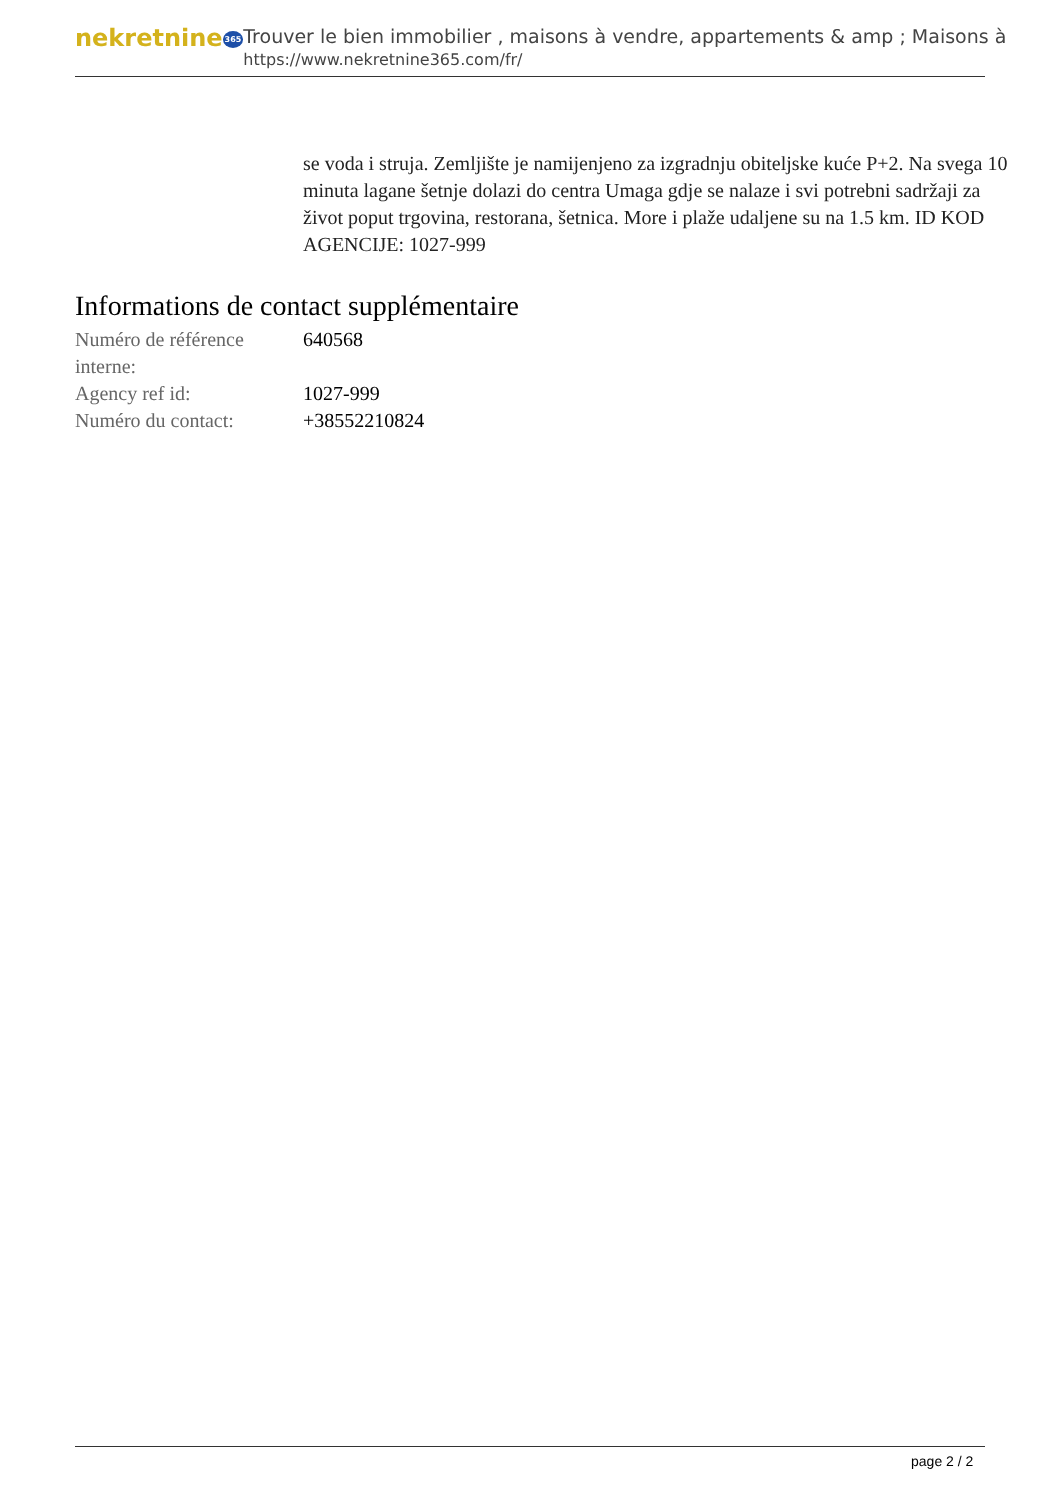nekretnine365
Trouver le bien immobilier , maisons à vendre, appartements & amp ; Maisons à
https://www.nekretnine365.com/fr/
se voda i struja. Zemljište je namijenjeno za izgradnju obiteljske kuće P+2. Na svega 10 minuta lagane šetnje dolazi do centra Umaga gdje se nalaze i svi potrebni sadržaji za život poput trgovina, restorana, šetnica. More i plaže udaljene su na 1.5 km. ID KOD AGENCIJE: 1027-999
Informations de contact supplémentaire
| Numéro de référence interne: | 640568 |
| Agency ref id: | 1027-999 |
| Numéro du contact: | +38552210824 |
page 2 / 2